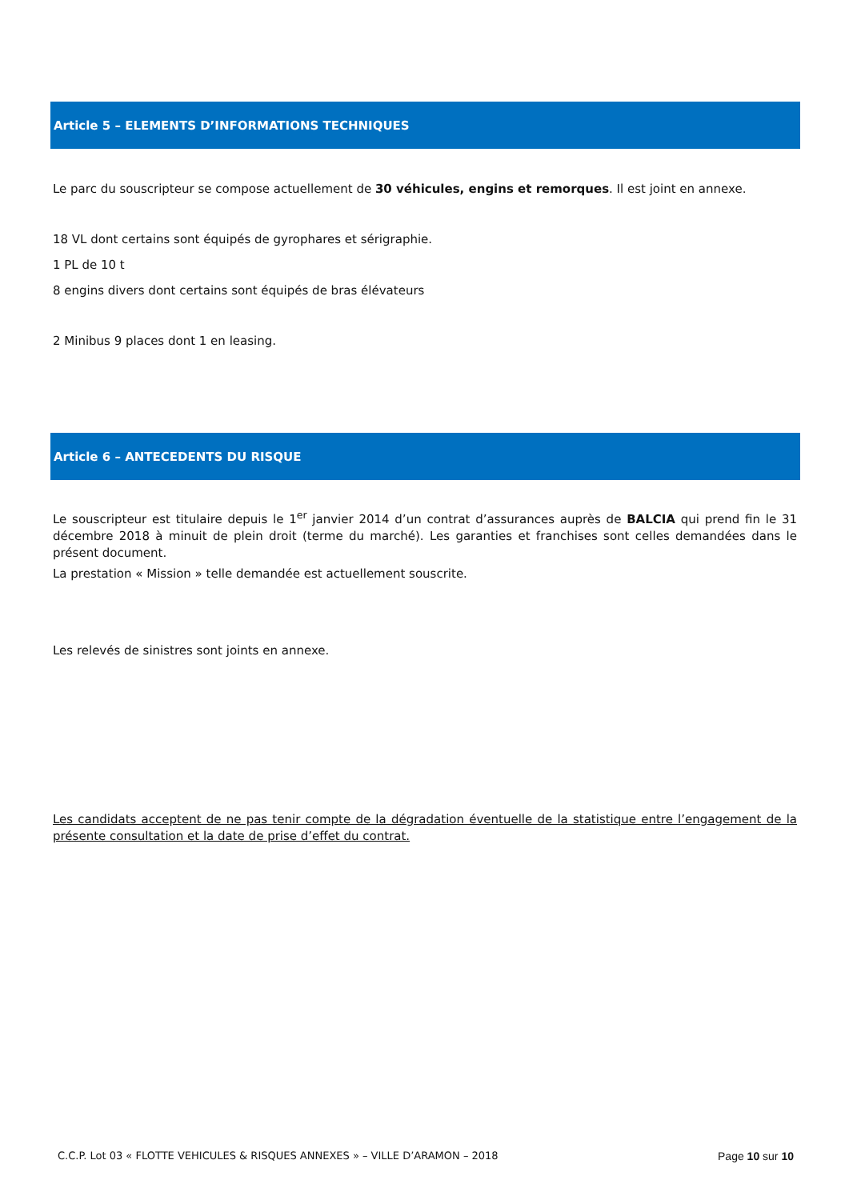Article 5 – ELEMENTS D’INFORMATIONS TECHNIQUES
Le parc du souscripteur se compose actuellement de 30 véhicules, engins et remorques. Il est joint en annexe.
18 VL dont certains sont équipés de gyrophares et sérigraphie.
1 PL de 10 t
8 engins divers dont certains sont équipés de bras élévateurs
2 Minibus 9 places dont 1 en leasing.
Article 6 – ANTECEDENTS DU RISQUE
Le souscripteur est titulaire depuis le 1<sup>er</sup> janvier 2014 d’un contrat d’assurances auprès de BALCIA qui prend fin le 31 décembre 2018 à minuit de plein droit (terme du marché). Les garanties et franchises sont celles demandées dans le présent document.
La prestation « Mission » telle demandée est actuellement souscrite.
Les relevés de sinistres sont joints en annexe.
Les candidats acceptent de ne pas tenir compte de la dégradation éventuelle de la statistique entre l’engagement de la présente consultation et la date de prise d’effet du contrat.
C.C.P. Lot 03 « FLOTTE VEHICULES & RISQUES ANNEXES » – VILLE D’ARAMON – 2018 Page 10 sur 10